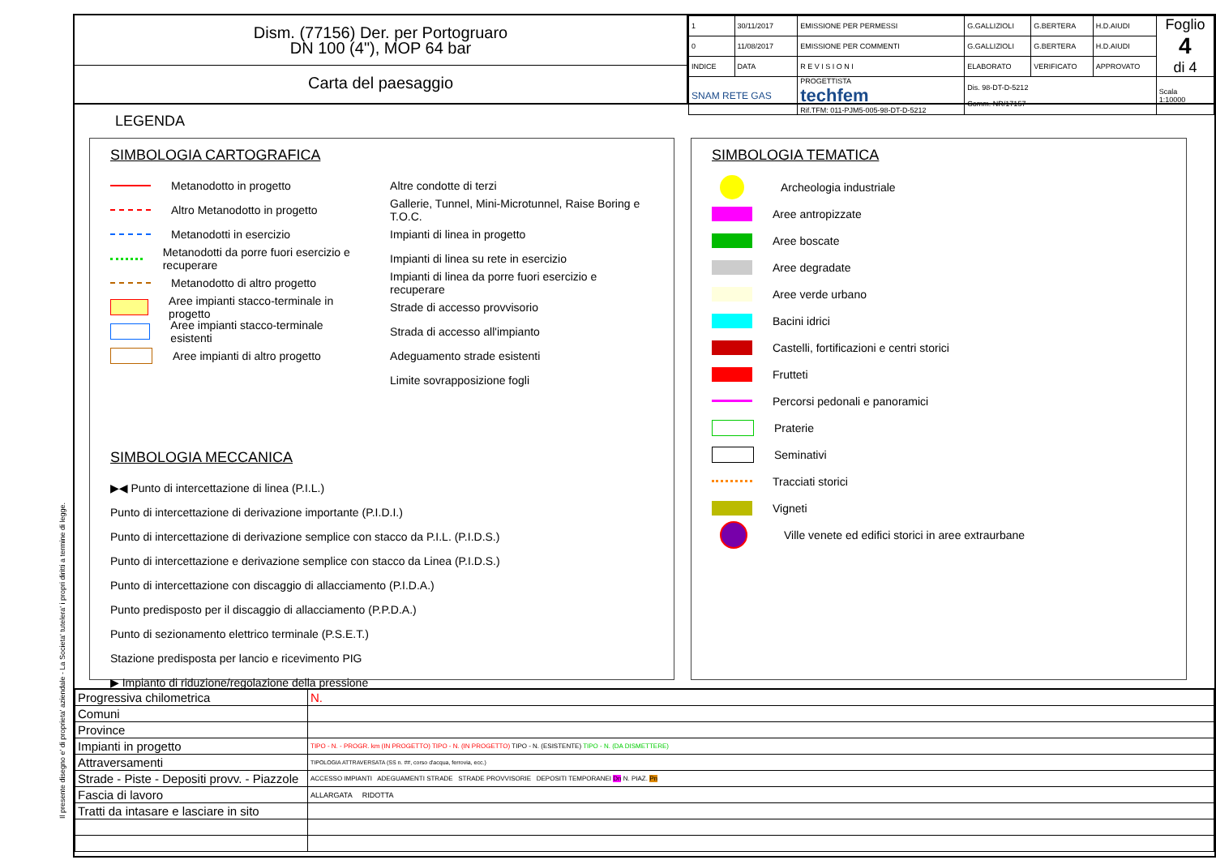Il presente disegno e' di proprieta' aziendale - La Societa' tutelera' i propri diritti a termine di legge.
Dism. (77156) Der. per Portogruaro
DN 100 (4"), MOP 64 bar
Carta del paesaggio
| 1 | 30/11/2017 | EMISSIONE PER PERMESSI | G.GALLIZIOLI | G.BERTERA | H.D.AIUDI | Foglio 4 di 4 |
| 0 | 11/08/2017 | EMISSIONE PER COMMENTI | G.GALLIZIOLI | G.BERTERA | H.D.AIUDI | |
| INDICE | DATA | R E V I S I O N I | ELABORATO | VERIFICATO | APPROVATO | |
| SNAM RETE GAS | | PROGETTISTA techfem Rif.TFM: 011-PJM5-005-98-DT-D-5212 | Dis. 98-DT-D-5212 Comm. NR/17157 | | | Scala 1:10000 |
LEGENDA
SIMBOLOGIA CARTOGRAFICA
Metanodotto in progetto
Altro Metanodotto in progetto
Metanodotti in esercizio
Metanodotti da porre fuori esercizio e recuperare
Metanodotto di altro progetto
Aree impianti stacco-terminale in progetto
Aree impianti stacco-terminale esistenti
Aree impianti di altro progetto
Altre condotte di terzi
Gallerie, Tunnel, Mini-Microtunnel, Raise Boring e T.O.C.
Impianti di linea in progetto
Impianti di linea su rete in esercizio
Impianti di linea da porre fuori esercizio e recuperare
Strade di accesso provvisorio
Strada di accesso all'impianto
Adeguamento strade esistenti
Limite sovrapposizione fogli
SIMBOLOGIA MECCANICA
▶◀ Punto di intercettazione di linea (P.I.L.)
Punto di intercettazione di derivazione importante (P.I.D.I.)
Punto di intercettazione di derivazione semplice con stacco da P.I.L. (P.I.D.S.)
Punto di intercettazione e derivazione semplice con stacco da Linea (P.I.D.S.)
Punto di intercettazione con discaggio di allacciamento (P.I.D.A.)
Punto predisposto per il discaggio di allacciamento (P.P.D.A.)
Punto di sezionamento elettrico terminale (P.S.E.T.)
Stazione predisposta per lancio e ricevimento PIG
▶ Impianto di riduzione/regolazione della pressione
SIMBOLOGIA TEMATICA
Archeologia industriale
Aree antropizzate
Aree boscate
Aree degradate
Aree verde urbano
Bacini idrici
Castelli, fortificazioni e centri storici
Frutteti
Percorsi pedonali e panoramici
Praterie
Seminativi
Tracciati storici
Vigneti
Ville venete ed edifici storici in aree extraurbane
| Progressiva chilometrica | N. |
| Comuni | |
| Province | |
| Impianti in progetto | TIPO - N. - PROGR. km (IN PROGETTO) TIPO - N. (IN PROGETTO) TIPO - N. (ESISTENTE) TIPO - N. (DA DISMETTERE) |
| Attraversamenti | TIPOLOGIA ATTRAVERSATA (SS n. ##, corso d'acqua, ferrovia, ecc.) |
| Strade - Piste - Depositi provv. - Piazzole | ACCESSO IMPIANTI ADEGUAMENTI STRADE STRADE PROVVISORIE DEPOSITI TEMPORANEI Dn N. PIAZ. Pn |
| Fascia di lavoro | ALLARGATA RIDOTTA |
| Tratti da intasare e lasciare in sito | |